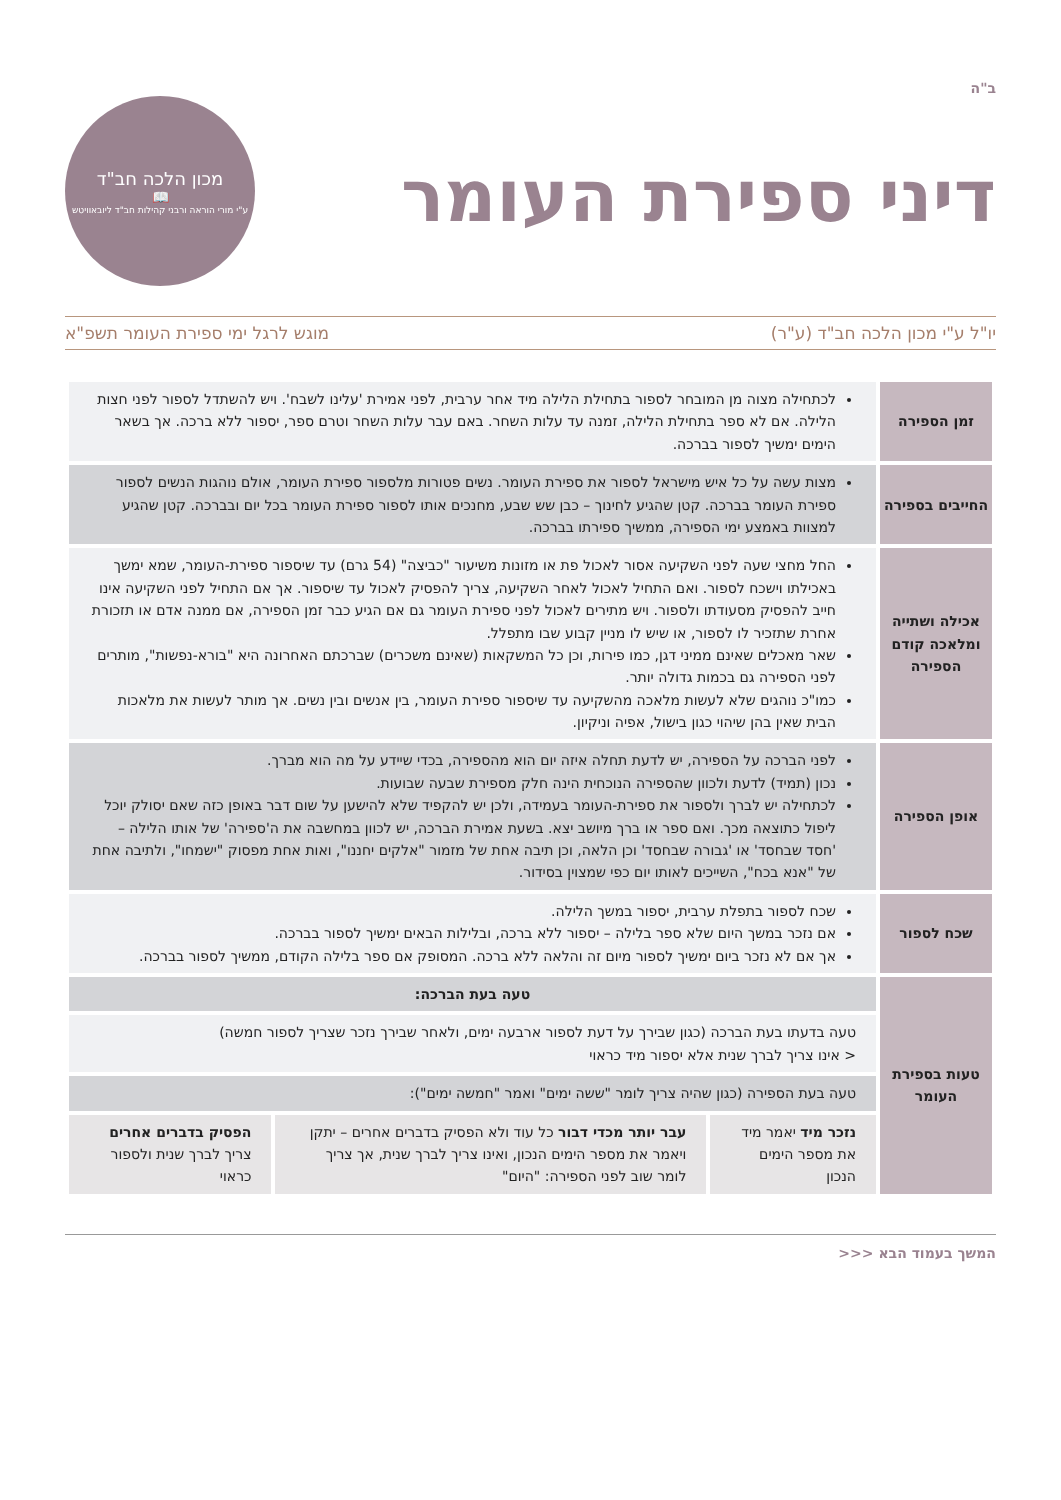ב"ה
דיני ספירת העומר
מכון הלכה חב"ד
📖
ע"י מורי הוראה ורבני קהילות חב"ד ליובאוויטש
יו"ל ע"י מכון הלכה חב"ד (ע"ר) מוגש לרגל ימי ספירת העומר תשפ"א
| זמן הספירה | לכתחילה מצוה מן המובחר לספור בתחילת הלילה מיד אחר ערבית, לפני אמירת 'עלינו לשבח'. ויש להשתדל לספור לפני חצות הלילה. אם לא ספר בתחילת הלילה, זמנה עד עלות השחר. באם עבר עלות השחר וטרם ספר, יספור ללא ברכה. אך בשאר הימים ימשיך לספור בברכה. | | |
| החייבים בספירה | מצות עשה על כל איש מישראל לספור את ספירת העומר. נשים פטורות מלספור ספירת העומר, אולם נוהגות הנשים לספור ספירת העומר בברכה. קטן שהגיע לחינוך – כבן שש שבע, מחנכים אותו לספור ספירת העומר בכל יום ובברכה. קטן שהגיע למצוות באמצע ימי הספירה, ממשיך ספירתו בברכה. | | |
| אכילה ושתייה ומלאכה קודם הספירה | החל מחצי שעה לפני השקיעה אסור לאכול פת או מזונות משיעור "כביצה" (54 גרם) עד שיספור ספירת-העומר, שמא ימשך באכילתו וישכח לספור. ואם התחיל לאכול לאחר השקיעה, צריך להפסיק לאכול עד שיספור. אך אם התחיל לפני השקיעה אינו חייב להפסיק מסעודתו ולספור. ויש מתירים לאכול לפני ספירת העומר גם אם הגיע כבר זמן הספירה, אם ממנה אדם או תזכורת אחרת שתזכיר לו לספור, או שיש לו מניין קבוע שבו מתפלל. שאר מאכלים שאינם ממיני דגן, כמו פירות, וכן כל המשקאות (שאינם משכרים) שברכתם האחרונה היא "בורא-נפשות", מותרים לפני הספירה גם בכמות גדולה יותר. כמו"כ נוהגים שלא לעשות מלאכה מהשקיעה עד שיספור ספירת העומר, בין אנשים ובין נשים. אך מותר לעשות את מלאכות הבית שאין בהן שיהוי כגון בישול, אפיה וניקיון. | | |
| אופן הספירה | לפני הברכה על הספירה, יש לדעת תחלה איזה יום הוא מהספירה, בכדי שיידע על מה הוא מברך. נכון (תמיד) לדעת ולכוון שהספירה הנוכחית הינה חלק מספירת שבעה שבועות. לכתחילה יש לברך ולספור את ספירת-העומר בעמידה, ולכן יש להקפיד שלא להישען על שום דבר באופן כזה שאם יסולק יוכל ליפול כתוצאה מכך. ואם ספר או ברך מיושב יצא. בשעת אמירת הברכה, יש לכוון במחשבה את ה'ספירה' של אותו הלילה – 'חסד שבחסד' או 'גבורה שבחסד' וכן הלאה, וכן תיבה אחת של מזמור "אלקים יחננו", ואות אחת מפסוק "ישמחו", ולתיבה אחת של "אנא בכח", השייכים לאותו יום כפי שמצוין בסידור. | | |
| שכח לספור | שכח לספור בתפלת ערבית, יספור במשך הלילה. אם נזכר במשך היום שלא ספר בלילה – יספור ללא ברכה, ובלילות הבאים ימשיך לספור בברכה. אך אם לא נזכר ביום ימשיך לספור מיום זה והלאה ללא ברכה. המסופק אם ספר בלילה הקודם, ממשיך לספור בברכה. | | |
| טעות בספירת העומר | טעה בעת הברכה: | | |
| | טעה בדעתו בעת הברכה (כגון שבירך על דעת לספור ארבעה ימים, ולאחר שבירך נזכר שצריך לספור חמשה) < אינו צריך לברך שנית אלא יספור מיד כראוי | | |
| | טעה בעת הספירה (כגון שהיה צריך לומר "ששה ימים" ואמר "חמשה ימים"): | | |
| | נזכר מיד יאמר מיד את מספר הימים הנכון | עבר יותר מכדי דבור כל עוד ולא הפסיק בדברים אחרים – יתקן ויאמר את מספר הימים הנכון, ואינו צריך לברך שנית, אך צריך לומר שוב לפני הספירה: "היום" | הפסיק בדברים אחרים צריך לברך שנית ולספור כראוי |
המשך בעמוד הבא <<<